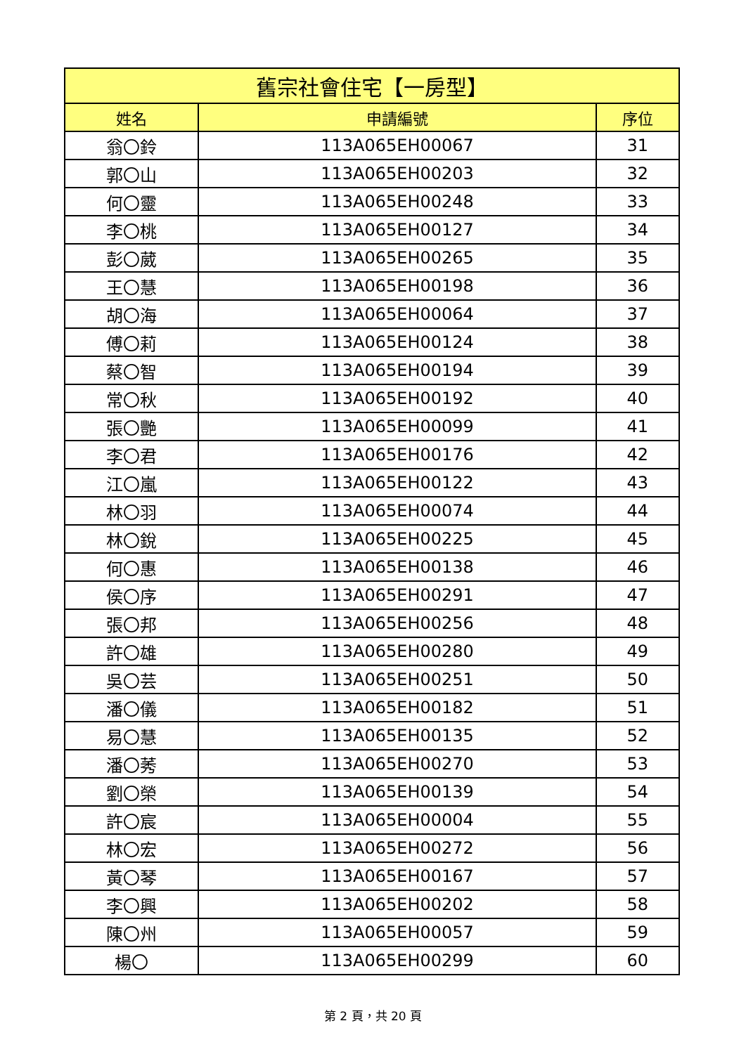| 舊宗社會住宅【一房型】 | | |
| --- | --- | --- |
| 姓名 | 申請編號 | 序位 |
| 翁〇鈴 | 113A065EH00067 | 31 |
| 郭〇山 | 113A065EH00203 | 32 |
| 何〇靈 | 113A065EH00248 | 33 |
| 李〇桃 | 113A065EH00127 | 34 |
| 彭〇葳 | 113A065EH00265 | 35 |
| 王〇慧 | 113A065EH00198 | 36 |
| 胡〇海 | 113A065EH00064 | 37 |
| 傅〇莉 | 113A065EH00124 | 38 |
| 蔡〇智 | 113A065EH00194 | 39 |
| 常〇秋 | 113A065EH00192 | 40 |
| 張〇艷 | 113A065EH00099 | 41 |
| 李〇君 | 113A065EH00176 | 42 |
| 江〇嵐 | 113A065EH00122 | 43 |
| 林〇羽 | 113A065EH00074 | 44 |
| 林〇銳 | 113A065EH00225 | 45 |
| 何〇惠 | 113A065EH00138 | 46 |
| 侯〇序 | 113A065EH00291 | 47 |
| 張〇邦 | 113A065EH00256 | 48 |
| 許〇雄 | 113A065EH00280 | 49 |
| 吳〇芸 | 113A065EH00251 | 50 |
| 潘〇儀 | 113A065EH00182 | 51 |
| 易〇慧 | 113A065EH00135 | 52 |
| 潘〇莠 | 113A065EH00270 | 53 |
| 劉〇榮 | 113A065EH00139 | 54 |
| 許〇宸 | 113A065EH00004 | 55 |
| 林〇宏 | 113A065EH00272 | 56 |
| 黃〇琴 | 113A065EH00167 | 57 |
| 李〇興 | 113A065EH00202 | 58 |
| 陳〇州 | 113A065EH00057 | 59 |
| 楊〇 | 113A065EH00299 | 60 |
第 2 頁，共 20 頁